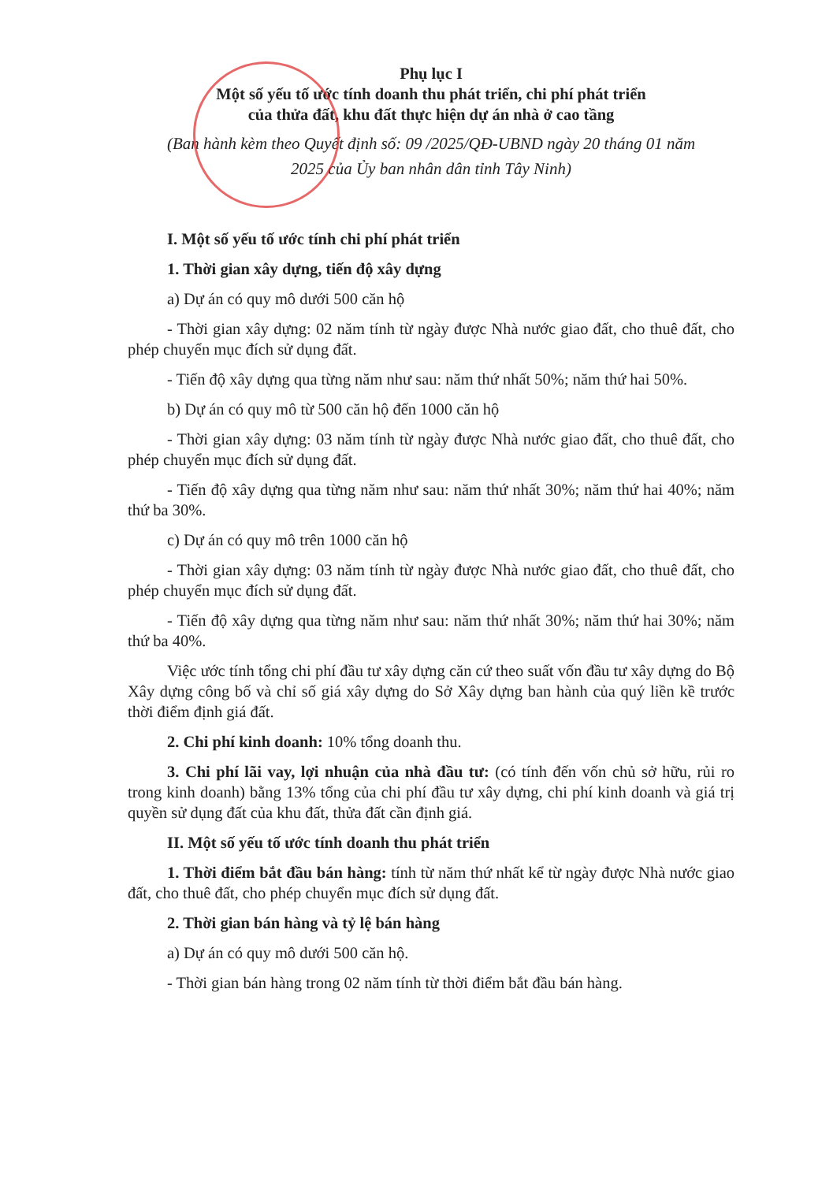Phụ lục I
Một số yếu tố ước tính doanh thu phát triển, chi phí phát triển
của thửa đất, khu đất thực hiện dự án nhà ở cao tầng
(Ban hành kèm theo Quyết định số: 09 /2025/QĐ-UBND ngày 20 tháng 01 năm
2025 của Ủy ban nhân dân tỉnh Tây Ninh)
I. Một số yếu tố ước tính chi phí phát triển
1. Thời gian xây dựng, tiến độ xây dựng
a) Dự án có quy mô dưới 500 căn hộ
- Thời gian xây dựng: 02 năm tính từ ngày được Nhà nước giao đất, cho thuê đất, cho phép chuyển mục đích sử dụng đất.
- Tiến độ xây dựng qua từng năm như sau: năm thứ nhất 50%; năm thứ hai 50%.
b) Dự án có quy mô từ 500 căn hộ đến 1000 căn hộ
- Thời gian xây dựng: 03 năm tính từ ngày được Nhà nước giao đất, cho thuê đất, cho phép chuyển mục đích sử dụng đất.
- Tiến độ xây dựng qua từng năm như sau: năm thứ nhất 30%; năm thứ hai 40%; năm thứ ba 30%.
c) Dự án có quy mô trên 1000 căn hộ
- Thời gian xây dựng: 03 năm tính từ ngày được Nhà nước giao đất, cho thuê đất, cho phép chuyển mục đích sử dụng đất.
- Tiến độ xây dựng qua từng năm như sau: năm thứ nhất 30%; năm thứ hai 30%; năm thứ ba 40%.
Việc ước tính tổng chi phí đầu tư xây dựng căn cứ theo suất vốn đầu tư xây dựng do Bộ Xây dựng công bố và chỉ số giá xây dựng do Sở Xây dựng ban hành của quý liền kề trước thời điểm định giá đất.
2. Chi phí kinh doanh: 10% tổng doanh thu.
3. Chi phí lãi vay, lợi nhuận của nhà đầu tư: (có tính đến vốn chủ sở hữu, rủi ro trong kinh doanh) bằng 13% tổng của chi phí đầu tư xây dựng, chi phí kinh doanh và giá trị quyền sử dụng đất của khu đất, thửa đất cần định giá.
II. Một số yếu tố ước tính doanh thu phát triển
1. Thời điểm bắt đầu bán hàng: tính từ năm thứ nhất kể từ ngày được Nhà nước giao đất, cho thuê đất, cho phép chuyển mục đích sử dụng đất.
2. Thời gian bán hàng và tỷ lệ bán hàng
a) Dự án có quy mô dưới 500 căn hộ.
- Thời gian bán hàng trong 02 năm tính từ thời điểm bắt đầu bán hàng.